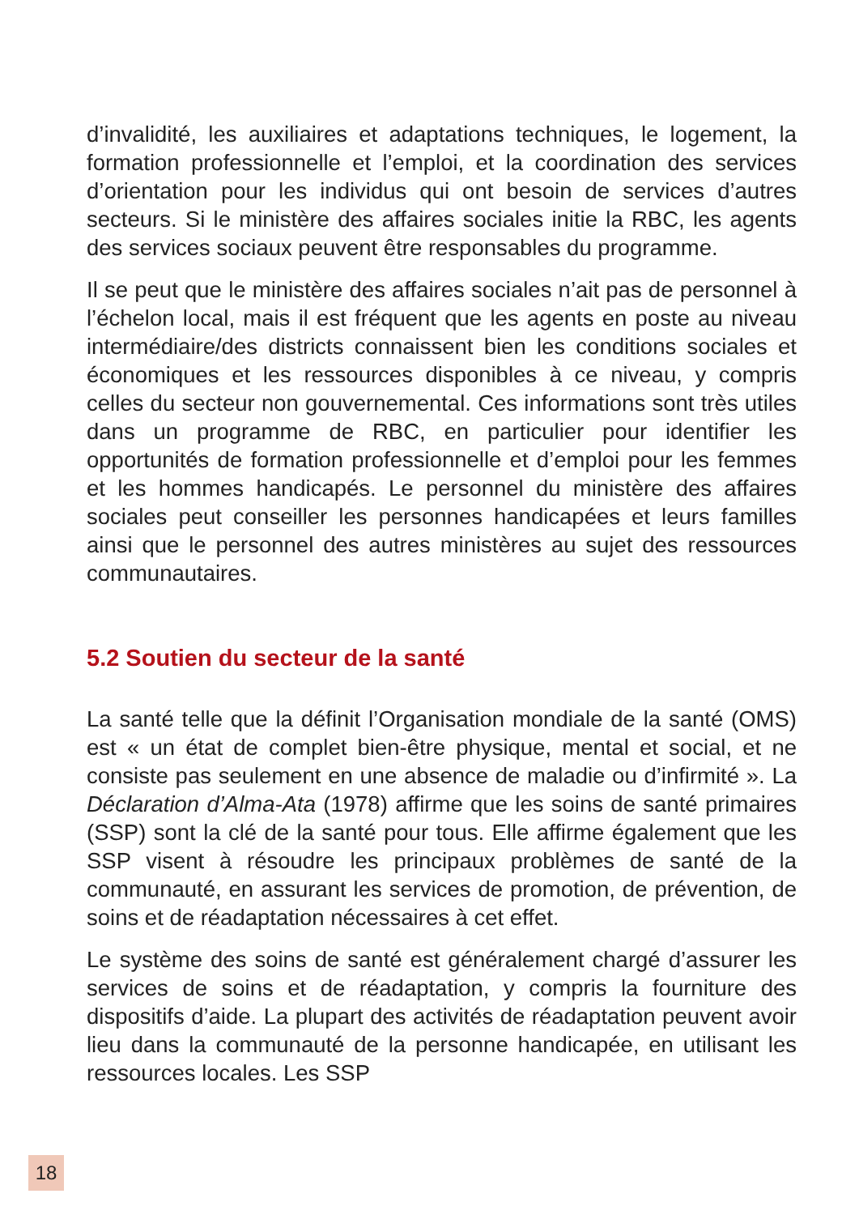d’invalidité, les auxiliaires et adaptations techniques, le logement, la formation professionnelle et l’emploi, et la coordination des services d’orientation pour les individus qui ont besoin de services d’autres secteurs. Si le ministère des affaires sociales initie la RBC, les agents des services sociaux peuvent être responsables du programme.
Il se peut que le ministère des affaires sociales n’ait pas de personnel à l’échelon local, mais il est fréquent que les agents en poste au niveau intermédiaire/des districts connaissent bien les conditions sociales et économiques et les ressources disponibles à ce niveau, y compris celles du secteur non gouvernemental. Ces informations sont très utiles dans un programme de RBC, en particulier pour identifier les opportunités de formation professionnelle et d’emploi pour les femmes et les hommes handicapés. Le personnel du ministère des affaires sociales peut conseiller les personnes handicapées et leurs familles ainsi que le personnel des autres ministères au sujet des ressources communautaires.
5.2 Soutien du secteur de la santé
La santé telle que la définit l’Organisation mondiale de la santé (OMS) est « un état de complet bien-être physique, mental et social, et ne consiste pas seulement en une absence de maladie ou d’infirmité ». La Déclaration d’Alma-Ata (1978) affirme que les soins de santé primaires (SSP) sont la clé de la santé pour tous. Elle affirme également que les SSP visent à résoudre les principaux problèmes de santé de la communauté, en assurant les services de promotion, de prévention, de soins et de réadaptation nécessaires à cet effet.
Le système des soins de santé est généralement chargé d’assurer les services de soins et de réadaptation, y compris la fourniture des dispositifs d’aide. La plupart des activités de réadaptation peuvent avoir lieu dans la communauté de la personne handicapée, en utilisant les ressources locales. Les SSP
18